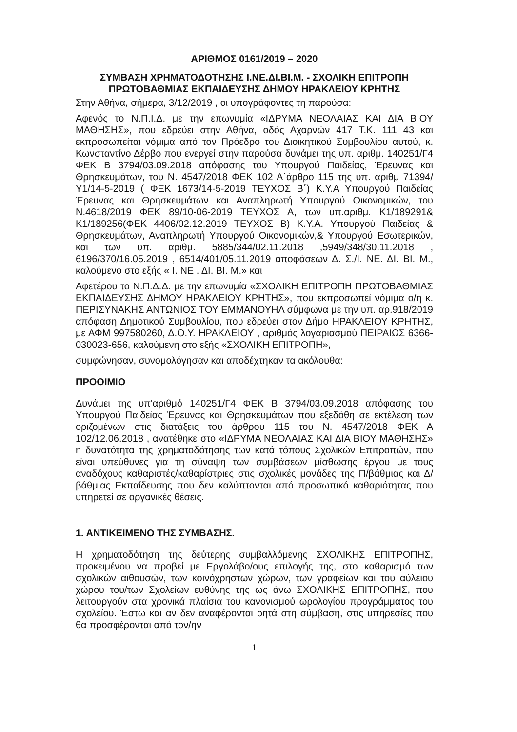ΑΡΙΘΜΟΣ 0161/2019 – 2020
ΣΥΜΒΑΣΗ ΧΡΗΜΑΤΟΔΟΤΗΣΗΣ Ι.ΝΕ.ΔΙ.ΒΙ.Μ. - ΣΧΟΛΙΚΗ ΕΠΙΤΡΟΠΗ ΠΡΩΤΟΒΑΘΜΙΑΣ ΕΚΠΑΙΔΕΥΣΗΣ ΔΗΜΟΥ ΗΡΑΚΛΕΙΟΥ ΚΡΗΤΗΣ
Στην Αθήνα, σήμερα, 3/12/2019 , οι υπογράφοντες τη παρούσα:
Αφενός το Ν.Π.Ι.Δ. με την επωνυμία «ΙΔΡΥΜΑ ΝΕΟΛΑΙΑΣ ΚΑΙ ΔΙΑ ΒΙΟΥ ΜΑΘΗΣΗΣ», που εδρεύει στην Αθήνα, οδός Αχαρνών 417 Τ.Κ. 111 43 και εκπροσωπείται νόμιμα από τον Πρόεδρο του Διοικητικού Συμβουλίου αυτού, κ. Κωνσταντίνο Δέρβο που ενεργεί στην παρούσα δυνάμει της υπ. αριθμ. 140251/Γ4 ΦΕΚ Β 3794/03.09.2018 απόφασης του Υπουργού Παιδείας, Έρευνας και Θρησκευμάτων, του Ν. 4547/2018 ΦΕΚ 102 Α΄άρθρο 115 της υπ. αριθμ 71394/Υ1/14-5-2019 ( ΦΕΚ 1673/14-5-2019 ΤΕΥΧΟΣ Β΄) Κ.Υ.Α Υπουργού Παιδείας Έρευνας και Θρησκευμάτων και Αναπληρωτή Υπουργού Οικονομικών, του Ν.4618/2019 ΦΕΚ 89/10-06-2019 ΤΕΥΧΟΣ Α, των υπ.αριθμ. Κ1/189291& Κ1/189256(ΦΕΚ 4406/02.12.2019 ΤΕΥΧΟΣ Β) Κ.Υ.Α. Υπουργού Παιδείας & Θρησκευμάτων, Αναπληρωτή Υπουργού Οικονομικών,& Υπουργού Εσωτερικών, και των υπ. αριθμ. 5885/344/02.11.2018 ,5949/348/30.11.2018 , 6196/370/16.05.2019 , 6514/401/05.11.2019 αποφάσεων Δ. Σ./Ι. ΝΕ. ΔΙ. ΒΙ. Μ., καλούμενο στο εξής « Ι. ΝΕ . ΔΙ. ΒΙ. Μ.» και
Αφετέρου το Ν.Π.Δ.Δ. με την επωνυμία «ΣΧΟΛΙΚΗ ΕΠΙΤΡΟΠΗ ΠΡΩΤΟΒΑΘΜΙΑΣ ΕΚΠΑΙΔΕΥΣΗΣ ΔΗΜΟΥ ΗΡΑΚΛΕΙΟΥ ΚΡΗΤΗΣ», που εκπροσωπεί νόμιμα ο/η κ. ΠΕΡΙΣΥΝΑΚΗΣ ΑΝΤΩΝΙΟΣ ΤΟΥ ΕΜΜΑΝΟΥΗΛ σύμφωνα με την υπ. αρ.918/2019 απόφαση Δημοτικού Συμβουλίου, που εδρεύει στον Δήμο ΗΡΑΚΛΕΙΟΥ ΚΡΗΤΗΣ, με ΑΦΜ 997580260, Δ.Ο.Υ. ΗΡΑΚΛΕΙΟΥ , αριθμός λογαριασμού ΠΕΙΡΑΙΩΣ 6366-030023-656, καλούμενη στο εξής «ΣΧΟΛΙΚΗ ΕΠΙΤΡΟΠΗ»,
συμφώνησαν, συνομολόγησαν και αποδέχτηκαν τα ακόλουθα:
ΠΡΟΟΙΜΙΟ
Δυνάμει της υπ'αριθμό 140251/Γ4 ΦΕΚ Β 3794/03.09.2018 απόφασης του Υπουργού Παιδείας Έρευνας και Θρησκευμάτων που εξεδόθη σε εκτέλεση των οριζομένων στις διατάξεις του άρθρου 115 του Ν. 4547/2018 ΦΕΚ Α 102/12.06.2018 , ανατέθηκε στο «ΙΔΡΥΜΑ ΝΕΟΛΑΙΑΣ ΚΑΙ ΔΙΑ ΒΙΟΥ ΜΑΘΗΣΗΣ» η δυνατότητα της χρηματοδότησης των κατά τόπους Σχολικών Επιτροπών, που είναι υπεύθυνες για τη σύναψη των συμβάσεων μίσθωσης έργου με τους αναδόχους καθαριστές/καθαρίστριες στις σχολικές μονάδες της Π/βάθμιας και Δ/βάθμιας Εκπαίδευσης που δεν καλύπτονται από προσωπικό καθαριότητας που υπηρετεί σε οργανικές θέσεις.
1. ΑΝΤΙΚΕΙΜΕΝΟ ΤΗΣ ΣΥΜΒΑΣΗΣ.
Η χρηματοδότηση της δεύτερης συμβαλλόμενης ΣΧΟΛΙΚΗΣ ΕΠΙΤΡΟΠΗΣ, προκειμένου να προβεί με Εργολάβο/ους επιλογής της, στο καθαρισμό των σχολικών αιθουσών, των κοινόχρηστων χώρων, των γραφείων και του αύλειου χώρου του/των Σχολείων ευθύνης της ως άνω ΣΧΟΛΙΚΗΣ ΕΠΙΤΡΟΠΗΣ, που λειτουργούν στα χρονικά πλαίσια του κανονισμού ωρολογίου προγράμματος του σχολείου. Έστω και αν δεν αναφέρονται ρητά στη σύμβαση, στις υπηρεσίες που θα προσφέρονται από τον/ην
1